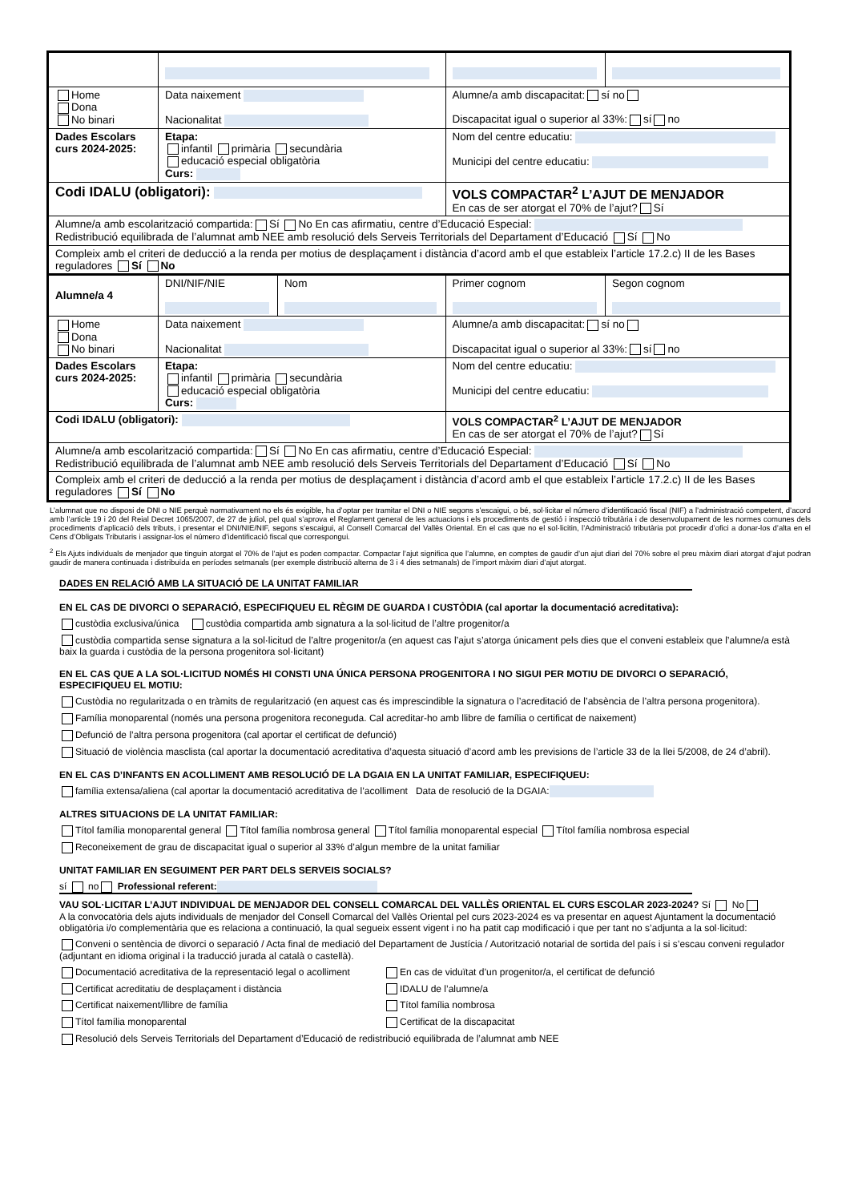| Home Dona No binari | Data naixement Nacionalitat | | Alumne/a amb discapacitat: sí no Discapacitat igual o superior al 33%: sí no | |
| Dades Escolars curs 2024-2025: | Etapa: infantil primària secundària educació especial obligatòria Curs: | | Nom del centre educatiu: Municipi del centre educatiu: | |
| Codi IDALU (obligatori): | | | VOLS COMPACTAR<sup>2</sup> L’AJUT DE MENJADOR En cas de ser atorgat el 70% de l’ajut? Sí | |
| Alumne/a amb escolarització compartida: Sí No En cas afirmatiu, centre d’Educació Especial: Redistribució equilibrada de l’alumnat amb NEE amb resolució dels Serveis Territorials del Departament d’Educació Sí No | | | | |
| Compleix amb el criteri de deducció a la renda per motius de desplaçament i distància d’acord amb el que estableix l’article 17.2.c) II de les Bases reguladores Sí No | | | | |
| Alumne/a 4 | DNI/NIF/NIE | Nom | Primer cognom | Segon cognom |
| Home Dona No binari | Data naixement Nacionalitat | | Alumne/a amb discapacitat: sí no Discapacitat igual o superior al 33%: sí no | |
| Dades Escolars curs 2024-2025: | Etapa: infantil primària secundària educació especial obligatòria Curs: | | Nom del centre educatiu: Municipi del centre educatiu: | |
| Codi IDALU (obligatori): | | | VOLS COMPACTAR<sup>2</sup> L’AJUT DE MENJADOR En cas de ser atorgat el 70% de l’ajut? Sí | |
| Alumne/a amb escolarització compartida: Sí No En cas afirmatiu, centre d’Educació Especial: Redistribució equilibrada de l’alumnat amb NEE amb resolució dels Serveis Territorials del Departament d’Educació Sí No | | | | |
| Compleix amb el criteri de deducció a la renda per motius de desplaçament i distància d’acord amb el que estableix l’article 17.2.c) II de les Bases reguladores Sí No | | | | |
L’alumnat que no disposi de DNI o NIE perquè normativament no els és exigible, ha d’optar per tramitar el DNI o NIE segons s’escaigui, o bé, sol·licitar el número d’identificació fiscal (NIF) a l’administració competent, d’acord amb l’article 19 i 20 del Reial Decret 1065/2007, de 27 de juliol, pel qual s’aprova el Reglament general de les actuacions i els procediments de gestió i inspecció tributària i de desenvolupament de les normes comunes dels procediments d’aplicació dels tributs, i presentar el DNI/NIE/NIF, segons s’escaigui, al Consell Comarcal del Vallès Oriental. En el cas que no el sol·licitin, l’Administració tributària pot procedir d’ofici a donar-los d’alta en el Cens d’Obligats Tributaris i assignar-los el número d’identificació fiscal que correspongui.
<sup>2</sup> Els Ajuts individuals de menjador que tinguin atorgat el 70% de l’ajut es poden compactar. Compactar l’ajut significa que l’alumne, en comptes de gaudir d’un ajut diari del 70% sobre el preu màxim diari atorgat d’ajut podran gaudir de manera continuada i distribuïda en períodes setmanals (per exemple distribució alterna de 3 i 4 dies setmanals) de l’import màxim diari d’ajut atorgat.
DADES EN RELACIÓ AMB LA SITUACIÓ DE LA UNITAT FAMILIAR
EN EL CAS DE DIVORCI O SEPARACIÓ, ESPECIFIQUEU EL RÈGIM DE GUARDA I CUSTÒDIA (cal aportar la documentació acreditativa):
custòdia exclusiva/única custòdia compartida amb signatura a la sol·licitud de l’altre progenitor/a
custòdia compartida sense signatura a la sol·licitud de l’altre progenitor/a (en aquest cas l’ajut s’atorga únicament pels dies que el conveni estableix que l’alumne/a està baix la guarda i custòdia de la persona progenitora sol·licitant)
EN EL CAS QUE A LA SOL·LICITUD NOMÉS HI CONSTI UNA ÚNICA PERSONA PROGENITORA I NO SIGUI PER MOTIU DE DIVORCI O SEPARACIÓ, ESPECIFIQUEU EL MOTIU:
Custòdia no regularitzada o en tràmits de regularització (en aquest cas és imprescindible la signatura o l’acreditació de l’absència de l’altra persona progenitora).
Família monoparental (només una persona progenitora reconeguda. Cal acreditar-ho amb llibre de família o certificat de naixement)
Defunció de l’altra persona progenitora (cal aportar el certificat de defunció)
Situació de violència masclista (cal aportar la documentació acreditativa d’aquesta situació d’acord amb les previsions de l’article 33 de la llei 5/2008, de 24 d’abril).
EN EL CAS D’INFANTS EN ACOLLIMENT AMB RESOLUCIÓ DE LA DGAIA EN LA UNITAT FAMILIAR, ESPECIFIQUEU:
família extensa/aliena (cal aportar la documentació acreditativa de l’acolliment Data de resolució de la DGAIA:
ALTRES SITUACIONS DE LA UNITAT FAMILIAR:
Títol família monoparental general Títol família nombrosa general Títol família monoparental especial Títol família nombrosa especial
Reconeixement de grau de discapacitat igual o superior al 33% d’algun membre de la unitat familiar
UNITAT FAMILIAR EN SEGUIMENT PER PART DELS SERVEIS SOCIALS?
sí no Professional referent:
VAU SOL·LICITAR L’AJUT INDIVIDUAL DE MENJADOR DEL CONSELL COMARCAL DEL VALLÈS ORIENTAL EL CURS ESCOLAR 2023-2024? Sí No
A la convocatòria dels ajuts individuals de menjador del Consell Comarcal del Vallès Oriental pel curs 2023-2024 es va presentar en aquest Ajuntament la documentació obligatòria i/o complementària que es relaciona a continuació, la qual segueix essent vigent i no ha patit cap modificació i que per tant no s’adjunta a la sol·licitud:
Conveni o sentència de divorci o separació / Acta final de mediació del Departament de Justícia / Autorització notarial de sortida del país i si s’escau conveni regulador (adjuntant en idioma original i la traducció jurada al català o castellà).
Documentació acreditativa de la representació legal o acolliment
En cas de viduïtat d’un progenitor/a, el certificat de defunció
Certificat acreditatiu de desplaçament i distància IDALU de l’alumne/a
Certificat naixement/llibre de família Títol família nombrosa
Títol família monoparental Certificat de la discapacitat
Resolució dels Serveis Territorials del Departament d’Educació de redistribució equilibrada de l’alumnat amb NEE